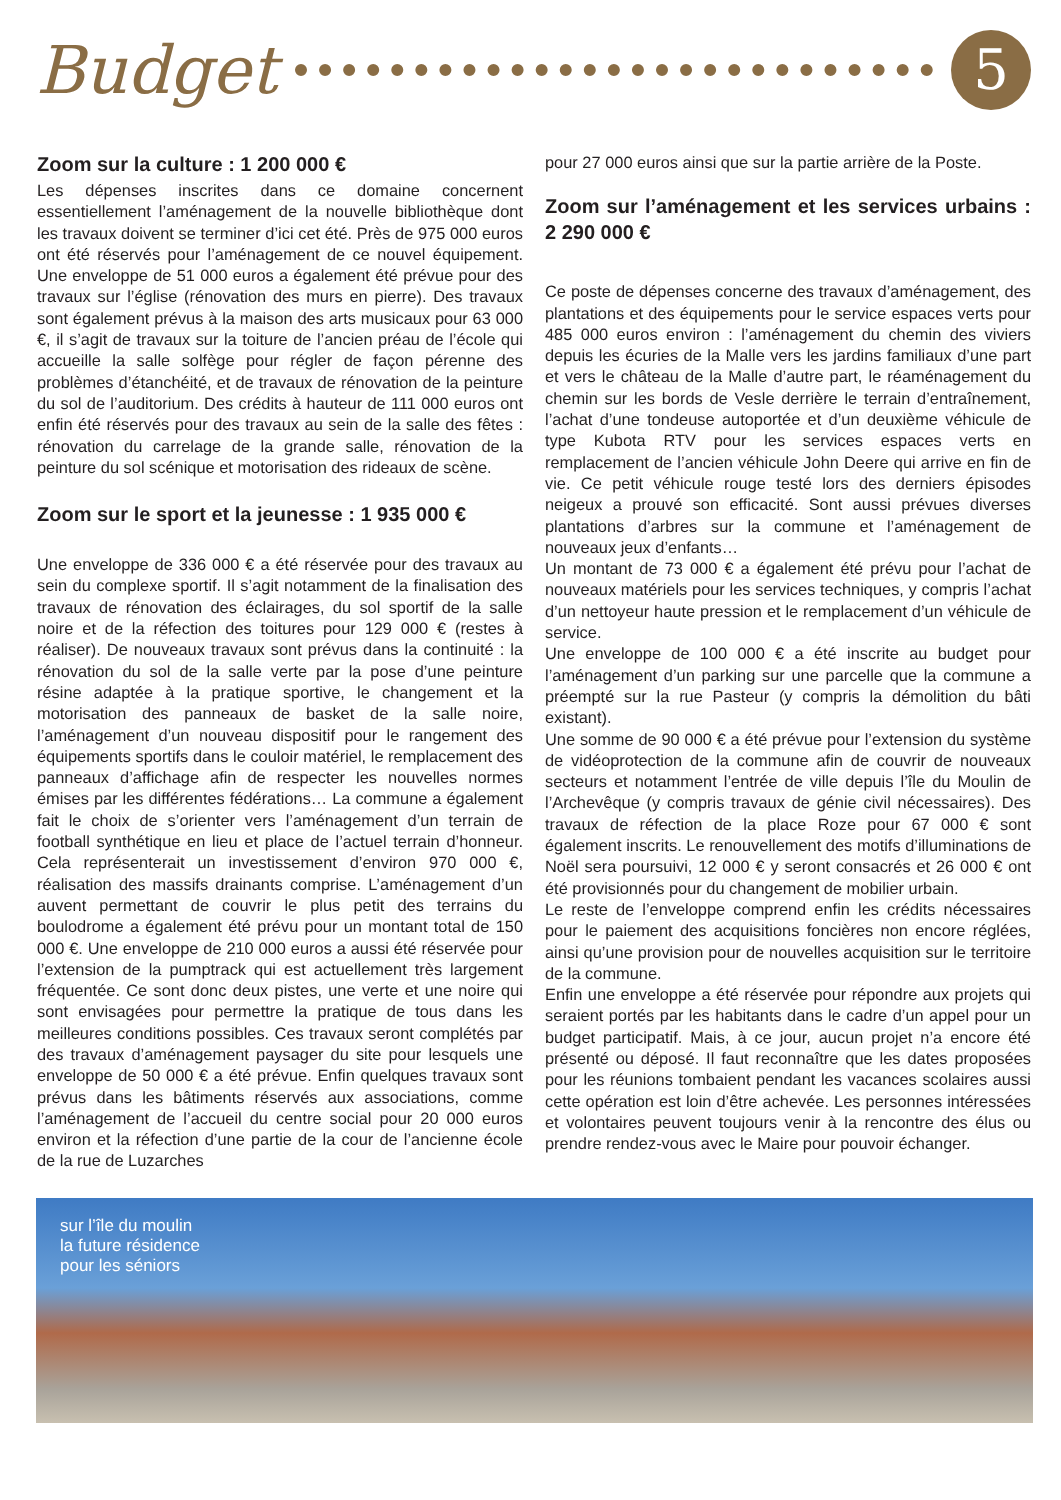Budget
5
Zoom sur la culture : 1 200 000 €
Les dépenses inscrites dans ce domaine concernent essentiellement l’aménagement de la nouvelle bibliothèque dont les travaux doivent se terminer d’ici cet été. Près de 975 000 euros ont été réservés pour l’aménagement de ce nouvel équipement. Une enveloppe de 51 000 euros a également été prévue pour des travaux sur l’église (rénovation des murs en pierre). Des travaux sont également prévus à la maison des arts musicaux pour 63 000 €, il s’agit de travaux sur la toiture de l’ancien préau de l’école qui accueille la salle solfège pour régler de façon pérenne des problèmes d’étanchéité, et de travaux de rénovation de la peinture du sol de l’auditorium. Des crédits à hauteur de 111 000 euros ont enfin été réservés pour des travaux au sein de la salle des fêtes : rénovation du carrelage de la grande salle, rénovation de la peinture du sol scénique et motorisation des rideaux de scène.
Zoom sur le sport et la jeunesse : 1 935 000 €
Une enveloppe de 336 000 € a été réservée pour des travaux au sein du complexe sportif. Il s’agit notamment de la finalisation des travaux de rénovation des éclairages, du sol sportif de la salle noire et de la réfection des toitures pour 129 000 € (restes à réaliser). De nouveaux travaux sont prévus dans la continuité : la rénovation du sol de la salle verte par la pose d’une peinture résine adaptée à la pratique sportive, le changement et la motorisation des panneaux de basket de la salle noire, l’aménagement d’un nouveau dispositif pour le rangement des équipements sportifs dans le couloir matériel, le remplacement des panneaux d’affichage afin de respecter les nouvelles normes émises par les différentes fédérations… La commune a également fait le choix de s’orienter vers l’aménagement d’un terrain de football synthétique en lieu et place de l’actuel terrain d’honneur. Cela représenterait un investissement d’environ 970 000 €, réalisation des massifs drainants comprise. L’aménagement d’un auvent permettant de couvrir le plus petit des terrains du boulodrome a également été prévu pour un montant total de 150 000 €. Une enveloppe de 210 000 euros a aussi été réservée pour l’extension de la pumptrack qui est actuellement très largement fréquentée. Ce sont donc deux pistes, une verte et une noire qui sont envisagées pour permettre la pratique de tous dans les meilleures conditions possibles. Ces travaux seront complétés par des travaux d’aménagement paysager du site pour lesquels une enveloppe de 50 000 € a été prévue. Enfin quelques travaux sont prévus dans les bâtiments réservés aux associations, comme l’aménagement de l’accueil du centre social pour 20 000 euros environ et la réfection d’une partie de la cour de l’ancienne école de la rue de Luzarches
pour 27 000 euros ainsi que sur la partie arrière de la Poste.
Zoom sur l’aménagement et les services urbains : 2 290 000 €
Ce poste de dépenses concerne des travaux d’aménagement, des plantations et des équipements pour le service espaces verts pour 485 000 euros environ : l’aménagement du chemin des viviers depuis les écuries de la Malle vers les jardins familiaux d’une part et vers le château de la Malle d’autre part, le réaménagement du chemin sur les bords de Vesle derrière le terrain d’entraînement, l’achat d’une tondeuse autoportée et d’un deuxième véhicule de type Kubota RTV pour les services espaces verts en remplacement de l’ancien véhicule John Deere qui arrive en fin de vie. Ce petit véhicule rouge testé lors des derniers épisodes neigeux a prouvé son efficacité. Sont aussi prévues diverses plantations d’arbres sur la commune et l’aménagement de nouveaux jeux d’enfants…
Un montant de 73 000 € a également été prévu pour l’achat de nouveaux matériels pour les services techniques, y compris l’achat d’un nettoyeur haute pression et le remplacement d’un véhicule de service.
Une enveloppe de 100 000 € a été inscrite au budget pour l’aménagement d’un parking sur une parcelle que la commune a préempté sur la rue Pasteur (y compris la démolition du bâti existant).
Une somme de 90 000 € a été prévue pour l’extension du système de vidéoprotection de la commune afin de couvrir de nouveaux secteurs et notamment l’entrée de ville depuis l’île du Moulin de l’Archevêque (y compris travaux de génie civil nécessaires). Des travaux de réfection de la place Roze pour 67 000 € sont également inscrits. Le renouvellement des motifs d’illuminations de Noël sera poursuivi, 12 000 € y seront consacrés et 26 000 € ont été provisionnés pour du changement de mobilier urbain.
Le reste de l’enveloppe comprend enfin les crédits nécessaires pour le paiement des acquisitions foncières non encore réglées, ainsi qu’une provision pour de nouvelles acquisition sur le territoire de la commune.
Enfin une enveloppe a été réservée pour répondre aux projets qui seraient portés par les habitants dans le cadre d’un appel pour un budget participatif. Mais, à ce jour, aucun projet n’a encore été présenté ou déposé. Il faut reconnaître que les dates proposées pour les réunions tombaient pendant les vacances scolaires aussi cette opération est loin d’être achevée. Les personnes intéressées et volontaires peuvent toujours venir à la rencontre des élus ou prendre rendez-vous avec le Maire pour pouvoir échanger.
sur l’île du moulin
la future résidence
pour les séniors